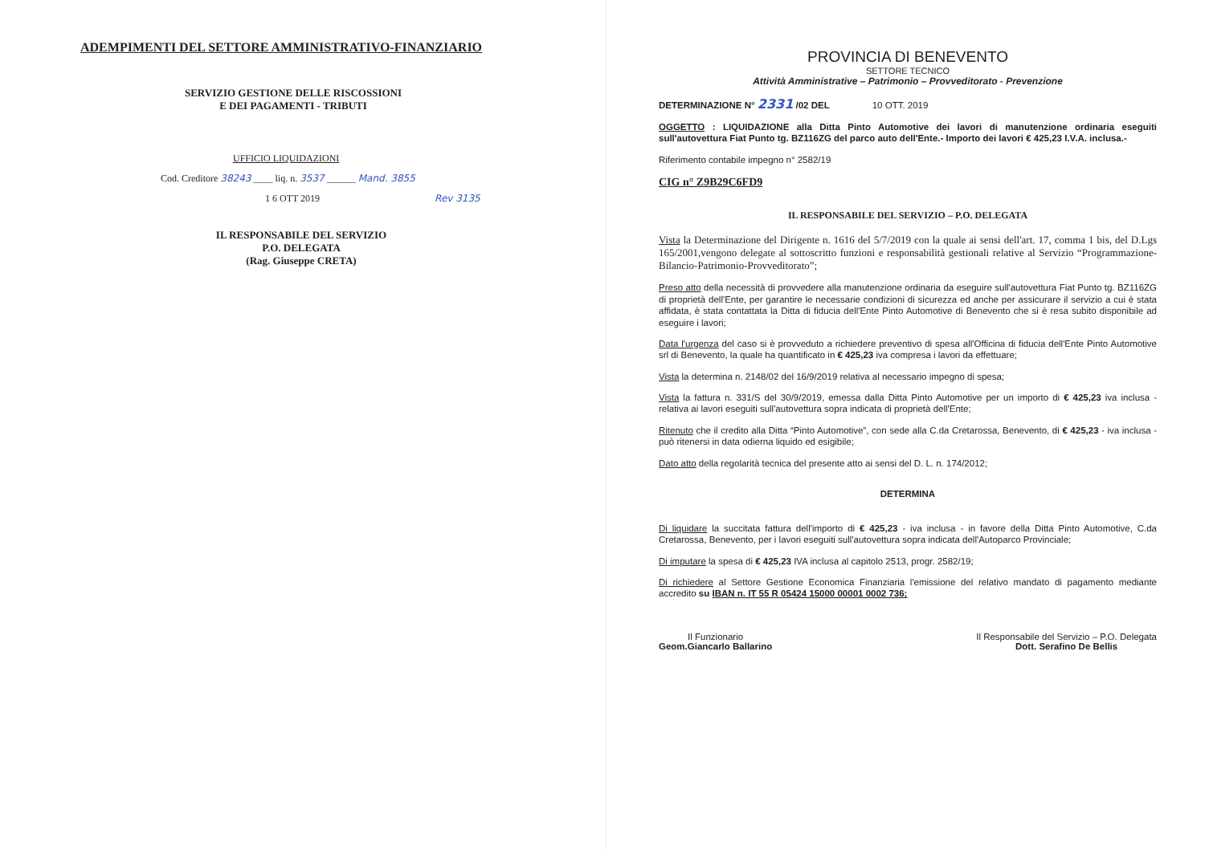ADEMPIMENTI DEL SETTORE AMMINISTRATIVO-FINANZIARIO
SERVIZIO GESTIONE DELLE RISCOSSIONI
E DEI PAGAMENTI - TRIBUTI
UFFICIO LIQUIDAZIONI
Cod. Creditore 38243 ____ liq. n. 3537 ______ Mand. 3855
1 6 OTT 2019 Rev 3135
IL RESPONSABILE DEL SERVIZIO
P.O. DELEGATA
(Rag. Giuseppe CRETA)
PROVINCIA DI BENEVENTO
SETTORE TECNICO
Attività Amministrative – Patrimonio – Provveditorato - Prevenzione
DETERMINAZIONE N° 2331 /02 DEL 10 OTT. 2019
OGGETTO : LIQUIDAZIONE alla Ditta Pinto Automotive dei lavori di manutenzione ordinaria eseguiti sull'autovettura Fiat Punto tg. BZ116ZG del parco auto dell'Ente.- Importo dei lavori € 425,23 I.V.A. inclusa.-
Riferimento contabile impegno n° 2582/19
CIG n° Z9B29C6FD9
IL RESPONSABILE DEL SERVIZIO – P.O. DELEGATA
Vista la Determinazione del Dirigente n. 1616 del 5/7/2019 con la quale ai sensi dell'art. 17, comma 1 bis, del D.Lgs 165/2001,vengono delegate al sottoscritto funzioni e responsabilità gestionali relative al Servizio “Programmazione-Bilancio-Patrimonio-Provveditorato”;
Preso atto della necessità di provvedere alla manutenzione ordinaria da eseguire sull'autovettura Fiat Punto tg. BZ116ZG di proprietà dell'Ente, per garantire le necessarie condizioni di sicurezza ed anche per assicurare il servizio a cui è stata affidata, è stata contattata la Ditta di fiducia dell'Ente Pinto Automotive di Benevento che si è resa subito disponibile ad eseguire i lavori;
Data l'urgenza del caso si è provveduto a richiedere preventivo di spesa all'Officina di fiducia dell'Ente Pinto Automotive srl di Benevento, la quale ha quantificato in € 425,23 iva compresa i lavori da effettuare;
Vista la determina n. 2148/02 del 16/9/2019 relativa al necessario impegno di spesa;
Vista la fattura n. 331/S del 30/9/2019, emessa dalla Ditta Pinto Automotive per un importo di € 425,23 iva inclusa - relativa ai lavori eseguiti sull'autovettura sopra indicata di proprietà dell'Ente;
Ritenuto che il credito alla Ditta “Pinto Automotive”, con sede alla C.da Cretarossa, Benevento, di € 425,23 - iva inclusa - può ritenersi in data odierna liquido ed esigibile;
Dato atto della regolarità tecnica del presente atto ai sensi del D. L. n. 174/2012;
DETERMINA
Di liquidare la succitata fattura dell'importo di € 425,23 - iva inclusa - in favore della Ditta Pinto Automotive, C.da Cretarossa, Benevento, per i lavori eseguiti sull'autovettura sopra indicata dell'Autoparco Provinciale;
Di imputare la spesa di € 425,23 IVA inclusa al capitolo 2513, progr. 2582/19;
Di richiedere al Settore Gestione Economica Finanziaria l'emissione del relativo mandato di pagamento mediante accredito su IBAN n. IT 55 R 05424 15000 00001 0002 736;
Il Funzionario
Geom.Giancarlo Ballarino
Il Responsabile del Servizio – P.O. Delegata
Dott. Serafino De Bellis